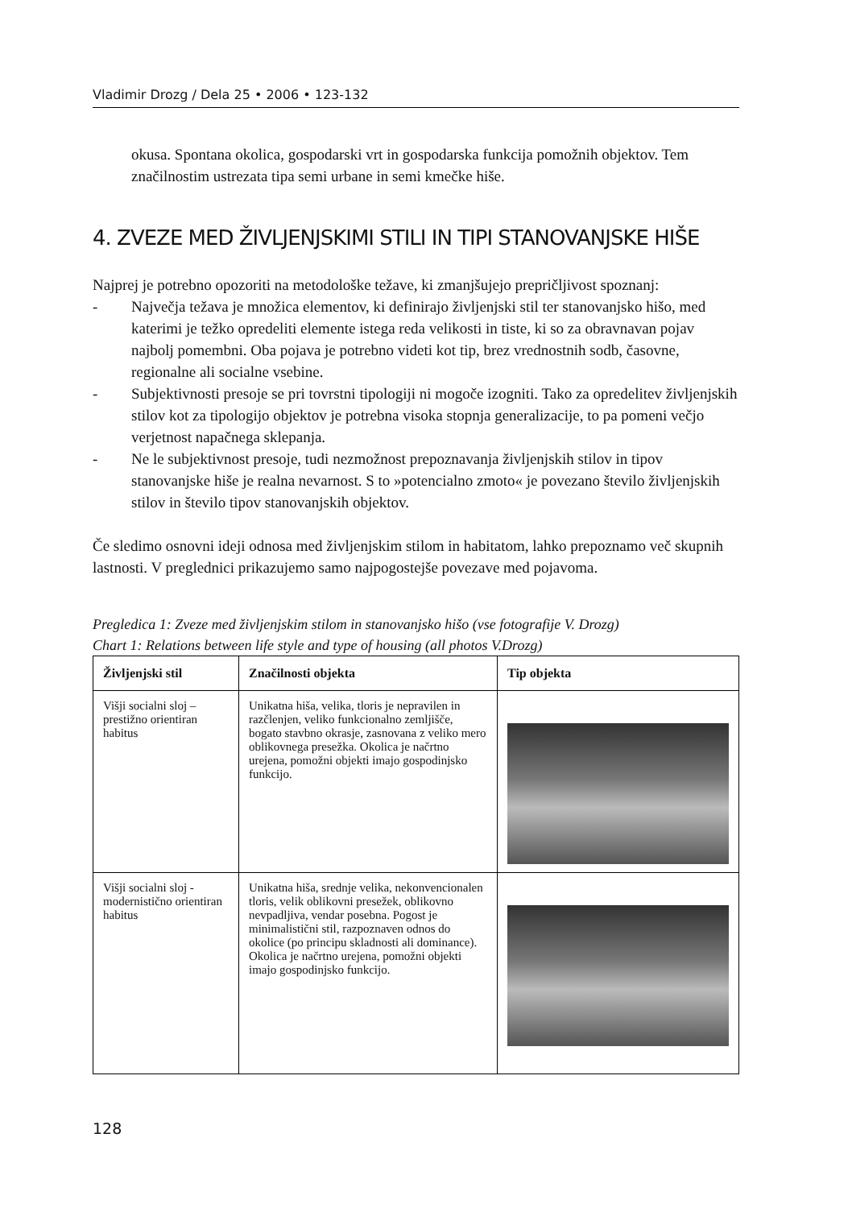Vladimir Drozg / Dela 25 • 2006 • 123-132
okusa. Spontana okolica, gospodarski vrt in gospodarska funkcija pomožnih objektov. Tem značilnostim ustrezata tipa semi urbane in semi kmečke hiše.
4. ZVEZE MED ŽIVLJENJSKIMI STILI IN TIPI STANOVANJSKE HIŠE
Najprej je potrebno opozoriti na metodološke težave, ki zmanjšujejo prepričljivost spoznanj:
- Največja težava je množica elementov, ki definirajo življenjski stil ter stanovanjsko hišo, med katerimi je težko opredeliti elemente istega reda velikosti in tiste, ki so za obravnavan pojav najbolj pomembni. Oba pojava je potrebno videti kot tip, brez vrednostnih sodb, časovne, regionalne ali socialne vsebine.
- Subjektivnosti presoje se pri tovrstni tipologiji ni mogoče izogniti. Tako za opredelitev življenjskih stilov kot za tipologijo objektov je potrebna visoka stopnja generalizacije, to pa pomeni večjo verjetnost napačnega sklepanja.
- Ne le subjektivnost presoje, tudi nezmožnost prepoznavanja življenjskih stilov in tipov stanovanjske hiše je realna nevarnost. S to »potencialno zmoto« je povezano število življenjskih stilov in število tipov stanovanjskih objektov.
Če sledimo osnovni ideji odnosa med življenjskim stilom in habitatom, lahko prepoznamo več skupnih lastnosti. V preglednici prikazujemo samo najpogostejše povezave med pojavoma.
Pregledica 1: Zveze med življenjskim stilom in stanovanjsko hišo (vse fotografije V. Drozg)
Chart 1: Relations between life style and type of housing (all photos V.Drozg)
| Življenjski stil | Značilnosti objekta | Tip objekta |
| --- | --- | --- |
| Višji socialni sloj – prestižno orientiran habitus | Unikatna hiša, velika, tloris je nepravilen in razčlenjen, veliko funkcionalno zemljišče, bogato stavbno okrasje, zasnovana z veliko mero oblikovnega presežka. Okolica je načrtno urejena, pomožni objekti imajo gospodinjsko funkcijo. | |
| Višji socialni sloj - modernistično orientiran habitus | Unikatna hiša, srednje velika, nekonvencionalen tloris, velik oblikovni presežek, oblikovno nevpadljiva, vendar posebna. Pogost je minimalistični stil, razpoznaven odnos do okolice (po principu skladnosti ali dominance). Okolica je načrtno urejena, pomožni objekti imajo gospodinjsko funkcijo. | |
128